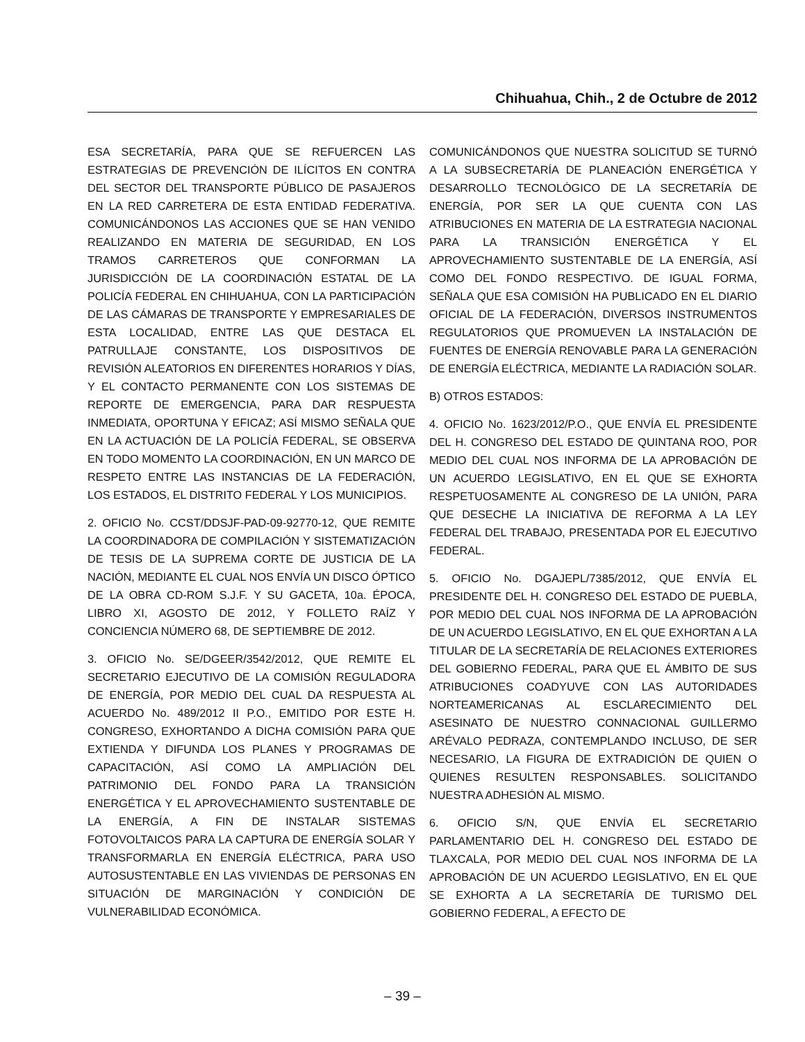Chihuahua, Chih., 2 de Octubre de 2012
ESA SECRETARÍA, PARA QUE SE REFUERCEN LAS ESTRATEGIAS DE PREVENCIÓN DE ILÍCITOS EN CONTRA DEL SECTOR DEL TRANSPORTE PÚBLICO DE PASAJEROS EN LA RED CARRETERA DE ESTA ENTIDAD FEDERATIVA. COMUNICÁNDONOS LAS ACCIONES QUE SE HAN VENIDO REALIZANDO EN MATERIA DE SEGURIDAD, EN LOS TRAMOS CARRETEROS QUE CONFORMAN LA JURISDICCIÓN DE LA COORDINACIÓN ESTATAL DE LA POLICÍA FEDERAL EN CHIHUAHUA, CON LA PARTICIPACIÓN DE LAS CÁMARAS DE TRANSPORTE Y EMPRESARIALES DE ESTA LOCALIDAD, ENTRE LAS QUE DESTACA EL PATRULLAJE CONSTANTE, LOS DISPOSITIVOS DE REVISIÓN ALEATORIOS EN DIFERENTES HORARIOS Y DÍAS, Y EL CONTACTO PERMANENTE CON LOS SISTEMAS DE REPORTE DE EMERGENCIA, PARA DAR RESPUESTA INMEDIATA, OPORTUNA Y EFICAZ; ASÍ MISMO SEÑALA QUE EN LA ACTUACIÓN DE LA POLICÍA FEDERAL, SE OBSERVA EN TODO MOMENTO LA COORDINACIÓN, EN UN MARCO DE RESPETO ENTRE LAS INSTANCIAS DE LA FEDERACIÓN, LOS ESTADOS, EL DISTRITO FEDERAL Y LOS MUNICIPIOS.
2. OFICIO No. CCST/DDSJF-PAD-09-92770-12, QUE REMITE LA COORDINADORA DE COMPILACIÓN Y SISTEMATIZACIÓN DE TESIS DE LA SUPREMA CORTE DE JUSTICIA DE LA NACIÓN, MEDIANTE EL CUAL NOS ENVÍA UN DISCO ÓPTICO DE LA OBRA CD-ROM S.J.F. Y SU GACETA, 10a. ÉPOCA, LIBRO XI, AGOSTO DE 2012, Y FOLLETO RAÍZ Y CONCIENCIA NÚMERO 68, DE SEPTIEMBRE DE 2012.
3. OFICIO No. SE/DGEER/3542/2012, QUE REMITE EL SECRETARIO EJECUTIVO DE LA COMISIÓN REGULADORA DE ENERGÍA, POR MEDIO DEL CUAL DA RESPUESTA AL ACUERDO No. 489/2012 II P.O., EMITIDO POR ESTE H. CONGRESO, EXHORTANDO A DICHA COMISIÓN PARA QUE EXTIENDA Y DIFUNDA LOS PLANES Y PROGRAMAS DE CAPACITACIÓN, ASÍ COMO LA AMPLIACIÓN DEL PATRIMONIO DEL FONDO PARA LA TRANSICIÓN ENERGÉTICA Y EL APROVECHAMIENTO SUSTENTABLE DE LA ENERGÍA, A FIN DE INSTALAR SISTEMAS FOTOVOLTAICOS PARA LA CAPTURA DE ENERGÍA SOLAR Y TRANSFORMARLA EN ENERGÍA ELÉCTRICA, PARA USO AUTOSUSTENTABLE EN LAS VIVIENDAS DE PERSONAS EN SITUACIÓN DE MARGINACIÓN Y CONDICIÓN DE VULNERABILIDAD ECONÓMICA.
COMUNICÁNDONOS QUE NUESTRA SOLICITUD SE TURNÓ A LA SUBSECRETARÍA DE PLANEACIÓN ENERGÉTICA Y DESARROLLO TECNOLÓGICO DE LA SECRETARÍA DE ENERGÍA, POR SER LA QUE CUENTA CON LAS ATRIBUCIONES EN MATERIA DE LA ESTRATEGIA NACIONAL PARA LA TRANSICIÓN ENERGÉTICA Y EL APROVECHAMIENTO SUSTENTABLE DE LA ENERGÍA, ASÍ COMO DEL FONDO RESPECTIVO. DE IGUAL FORMA, SEÑALA QUE ESA COMISIÓN HA PUBLICADO EN EL DIARIO OFICIAL DE LA FEDERACIÓN, DIVERSOS INSTRUMENTOS REGULATORIOS QUE PROMUEVEN LA INSTALACIÓN DE FUENTES DE ENERGÍA RENOVABLE PARA LA GENERACIÓN DE ENERGÍA ELÉCTRICA, MEDIANTE LA RADIACIÓN SOLAR.
B) OTROS ESTADOS:
4. OFICIO No. 1623/2012/P.O., QUE ENVÍA EL PRESIDENTE DEL H. CONGRESO DEL ESTADO DE QUINTANA ROO, POR MEDIO DEL CUAL NOS INFORMA DE LA APROBACIÓN DE UN ACUERDO LEGISLATIVO, EN EL QUE SE EXHORTA RESPETUOSAMENTE AL CONGRESO DE LA UNIÓN, PARA QUE DESECHE LA INICIATIVA DE REFORMA A LA LEY FEDERAL DEL TRABAJO, PRESENTADA POR EL EJECUTIVO FEDERAL.
5. OFICIO No. DGAJEPL/7385/2012, QUE ENVÍA EL PRESIDENTE DEL H. CONGRESO DEL ESTADO DE PUEBLA, POR MEDIO DEL CUAL NOS INFORMA DE LA APROBACIÓN DE UN ACUERDO LEGISLATIVO, EN EL QUE EXHORTAN A LA TITULAR DE LA SECRETARÍA DE RELACIONES EXTERIORES DEL GOBIERNO FEDERAL, PARA QUE EL ÁMBITO DE SUS ATRIBUCIONES COADYUVE CON LAS AUTORIDADES NORTEAMERICANAS AL ESCLARECIMIENTO DEL ASESINATO DE NUESTRO CONNACIONAL GUILLERMO ARÉVALO PEDRAZA, CONTEMPLANDO INCLUSO, DE SER NECESARIO, LA FIGURA DE EXTRADICIÓN DE QUIEN O QUIENES RESULTEN RESPONSABLES. SOLICITANDO NUESTRA ADHESIÓN AL MISMO.
6. OFICIO S/N, QUE ENVÍA EL SECRETARIO PARLAMENTARIO DEL H. CONGRESO DEL ESTADO DE TLAXCALA, POR MEDIO DEL CUAL NOS INFORMA DE LA APROBACIÓN DE UN ACUERDO LEGISLATIVO, EN EL QUE SE EXHORTA A LA SECRETARÍA DE TURISMO DEL GOBIERNO FEDERAL, A EFECTO DE
– 39 –